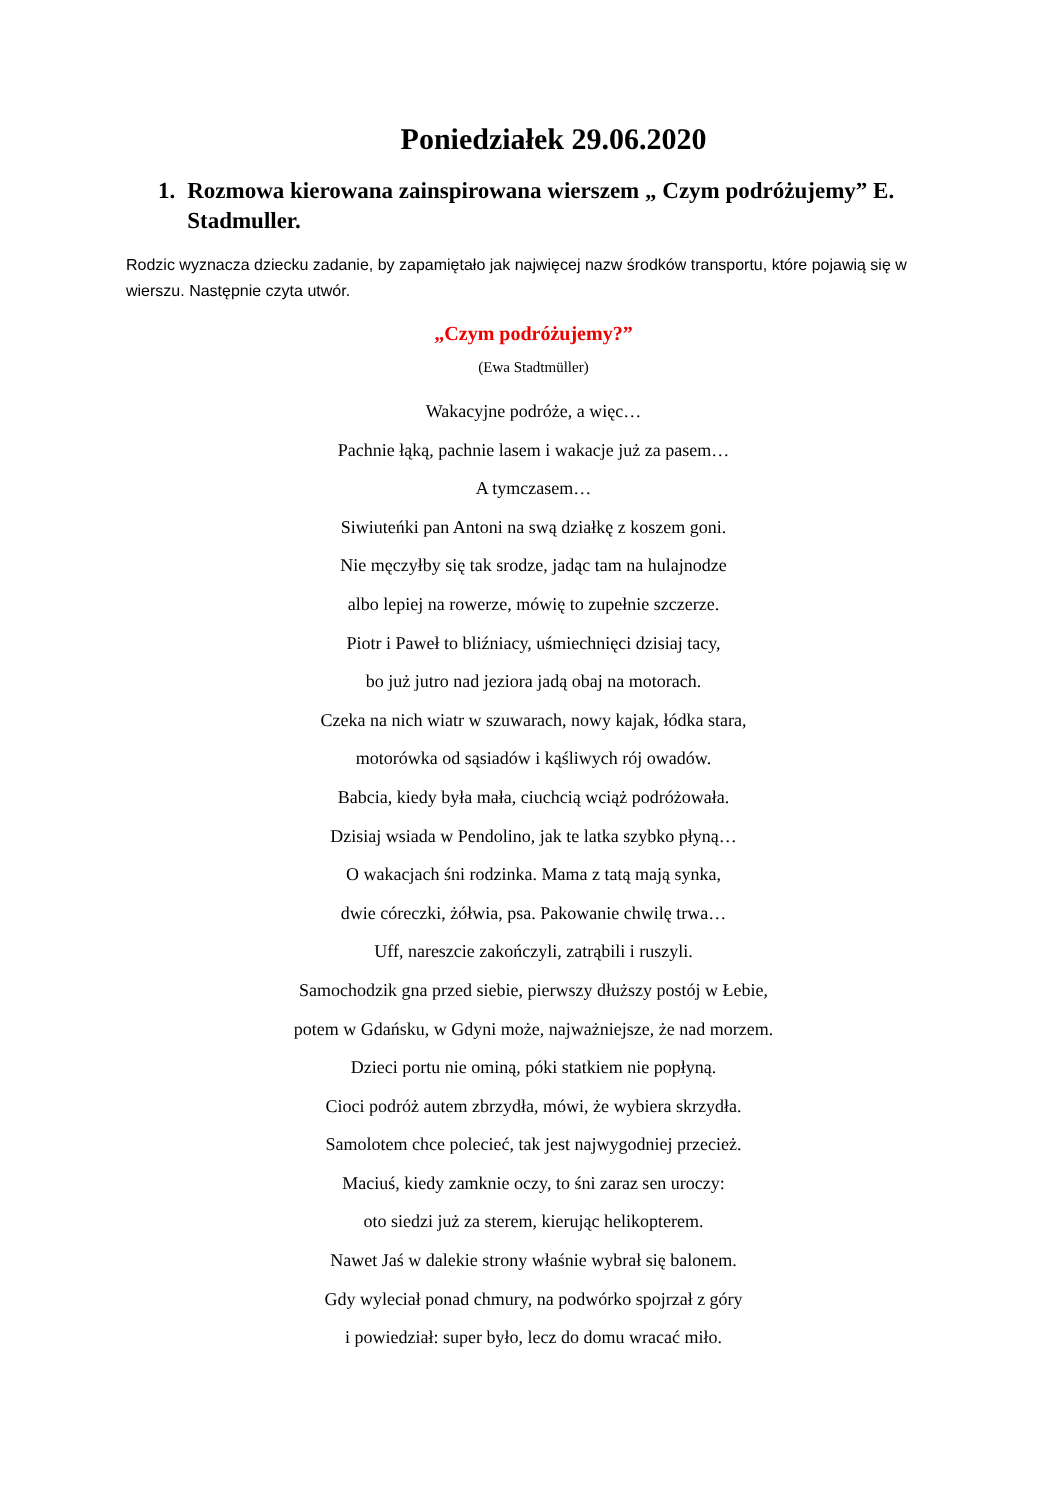Poniedziałek 29.06.2020
1. Rozmowa kierowana zainspirowana wierszem „ Czym podróżujemy” E. Stadmuller.
Rodzic wyznacza dziecku zadanie, by zapamiętało jak najwięcej nazw środków transportu, które pojawią się w wierszu. Następnie czyta utwór.
„Czym podróżujemy?”
(Ewa Stadtmüller)
Wakacyjne podróże, a więc…
Pachnie łąką, pachnie lasem i wakacje już za pasem…
A tymczasem…
Siwiuteńki pan Antoni na swą działkę z koszem goni.
Nie męczyłby się tak srodze, jadąc tam na hulajnodze
albo lepiej na rowerze, mówię to zupełnie szczerze.
Piotr i Paweł to bliźniacy, uśmiechnięci dzisiaj tacy,
bo już jutro nad jeziora jadą obaj na motorach.
Czeka na nich wiatr w szuwarach, nowy kajak, łódka stara,
motorówka od sąsiadów i kąśliwych rój owadów.
Babcia, kiedy była mała, ciuchcią wciąż podróżowała.
Dzisiaj wsiada w Pendolino, jak te latka szybko płyną…
O wakacjach śni rodzinka. Mama z tatą mają synka,
dwie córeczki, żółwia, psa. Pakowanie chwilę trwa…
Uff, nareszcie zakończyli, zatrąbili i ruszyli.
Samochodzik gna przed siebie, pierwszy dłuższy postój w Łebie,
potem w Gdańsku, w Gdyni może, najważniejsze, że nad morzem.
Dzieci portu nie ominą, póki statkiem nie popłyną.
Cioci podróż autem zbrzydła, mówi, że wybiera skrzydła.
Samolotem chce polecieć, tak jest najwygodniej przecież.
Maciuś, kiedy zamknie oczy, to śni zaraz sen uroczy:
oto siedzi już za sterem, kierując helikopterem.
Nawet Jaś w dalekie strony właśnie wybrał się balonem.
Gdy wyleciał ponad chmury, na podwórko spojrzał z góry
i powiedział: super było, lecz do domu wracać miło.